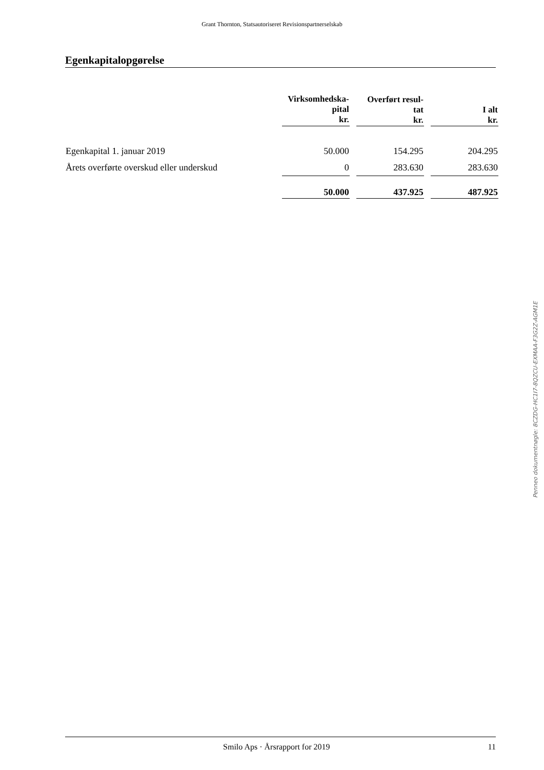Grant Thornton, Statsautoriseret Revisionspartnerselskab
Egenkapitalopgørelse
| | Virksomhedska- pital kr. | | Overført resul- tat kr. | | I alt kr. |
| --- | --- | --- | --- | --- | --- |
| Egenkapital 1. januar 2019 | 50.000 | | 154.295 | | 204.295 |
| Årets overførte overskud eller underskud | 0 | | 283.630 | | 283.630 |
| | 50.000 | | 437.925 | | 487.925 |
Penneo dokumentnøgle: 8CZDG-HC1I7-8QZCU-EXMAA-F3G2Z-AGM1E
Smilo Aps · Årsrapport for 2019 11